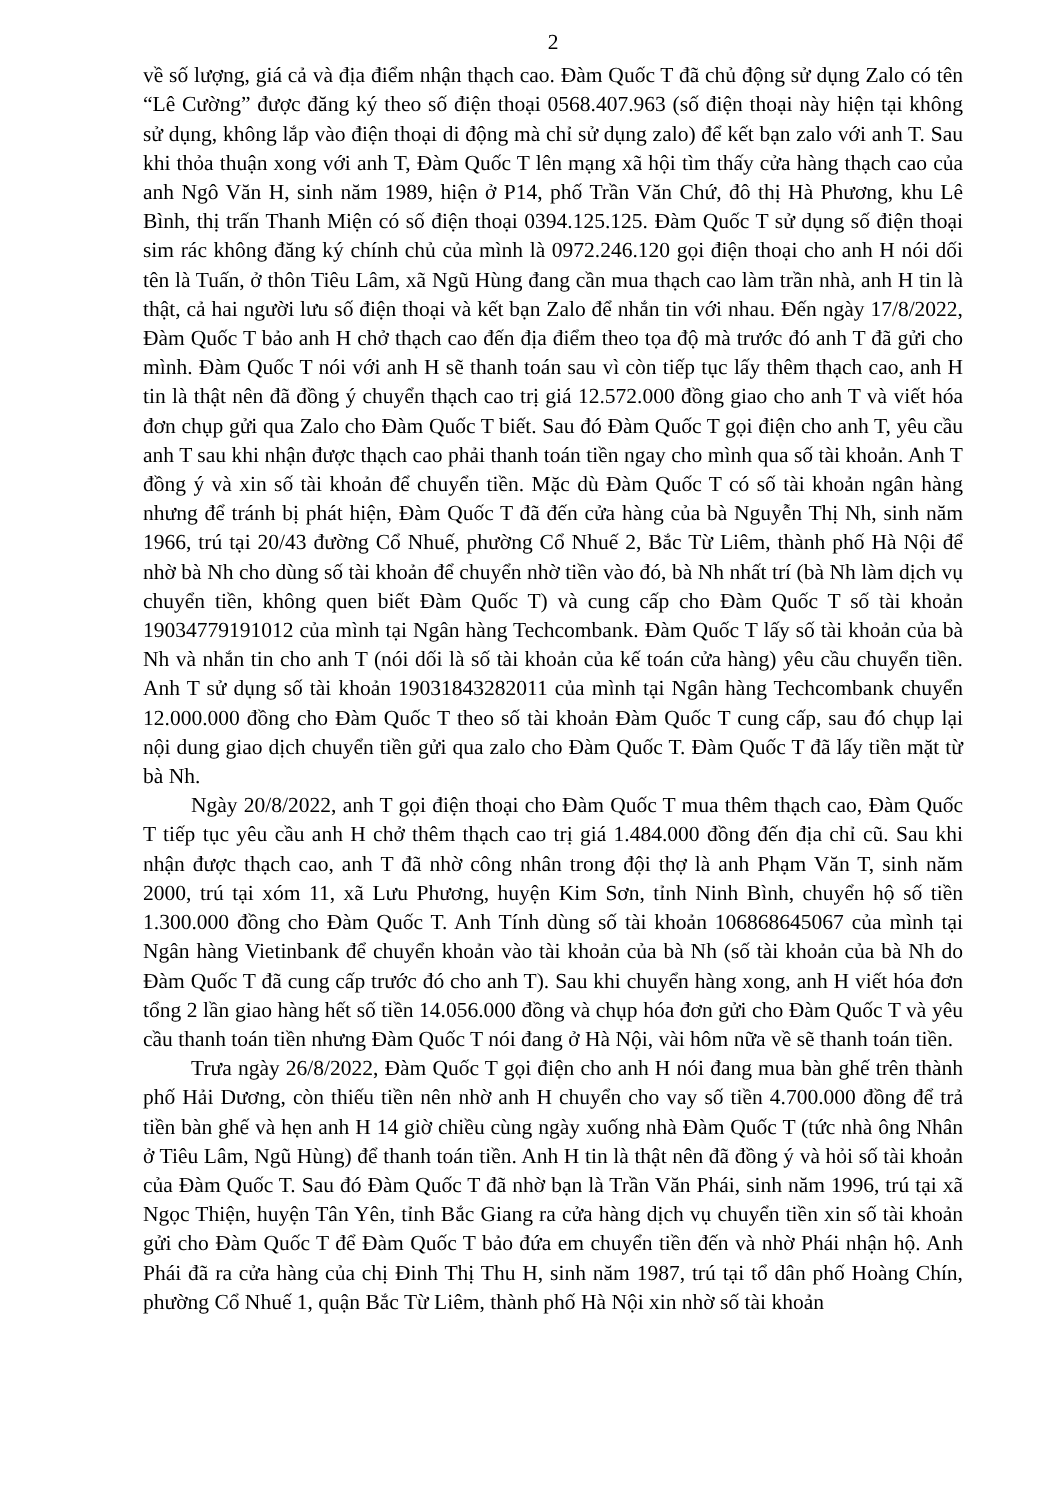2
về số lượng, giá cả và địa điểm nhận thạch cao. Đàm Quốc T đã chủ động sử dụng Zalo có tên “Lê Cường” được đăng ký theo số điện thoại 0568.407.963 (số điện thoại này hiện tại không sử dụng, không lắp vào điện thoại di động mà chỉ sử dụng zalo) để kết bạn zalo với anh T. Sau khi thỏa thuận xong với anh T, Đàm Quốc T lên mạng xã hội tìm thấy cửa hàng thạch cao của anh Ngô Văn H, sinh năm 1989, hiện ở P14, phố Trần Văn Chứ, đô thị Hà Phương, khu Lê Bình, thị trấn Thanh Miện có số điện thoại 0394.125.125. Đàm Quốc T sử dụng số điện thoại sim rác không đăng ký chính chủ của mình là 0972.246.120 gọi điện thoại cho anh H nói dối tên là Tuấn, ở thôn Tiêu Lâm, xã Ngũ Hùng đang cần mua thạch cao làm trần nhà, anh H tin là thật, cả hai người lưu số điện thoại và kết bạn Zalo để nhắn tin với nhau. Đến ngày 17/8/2022, Đàm Quốc T bảo anh H chở thạch cao đến địa điểm theo tọa độ mà trước đó anh T đã gửi cho mình. Đàm Quốc T nói với anh H sẽ thanh toán sau vì còn tiếp tục lấy thêm thạch cao, anh H tin là thật nên đã đồng ý chuyển thạch cao trị giá 12.572.000 đồng giao cho anh T và viết hóa đơn chụp gửi qua Zalo cho Đàm Quốc T biết. Sau đó Đàm Quốc T gọi điện cho anh T, yêu cầu anh T sau khi nhận được thạch cao phải thanh toán tiền ngay cho mình qua số tài khoản. Anh T đồng ý và xin số tài khoản để chuyển tiền. Mặc dù Đàm Quốc T có số tài khoản ngân hàng nhưng để tránh bị phát hiện, Đàm Quốc T đã đến cửa hàng của bà Nguyễn Thị Nh, sinh năm 1966, trú tại 20/43 đường Cổ Nhuế, phường Cổ Nhuế 2, Bắc Từ Liêm, thành phố Hà Nội để nhờ bà Nh cho dùng số tài khoản để chuyển nhờ tiền vào đó, bà Nh nhất trí (bà Nh làm dịch vụ chuyển tiền, không quen biết Đàm Quốc T) và cung cấp cho Đàm Quốc T số tài khoản 19034779191012 của mình tại Ngân hàng Techcombank. Đàm Quốc T lấy số tài khoản của bà Nh và nhắn tin cho anh T (nói dối là số tài khoản của kế toán cửa hàng) yêu cầu chuyển tiền. Anh T sử dụng số tài khoản 19031843282011 của mình tại Ngân hàng Techcombank chuyển 12.000.000 đồng cho Đàm Quốc T theo số tài khoản Đàm Quốc T cung cấp, sau đó chụp lại nội dung giao dịch chuyển tiền gửi qua zalo cho Đàm Quốc T. Đàm Quốc T đã lấy tiền mặt từ bà Nh.
Ngày 20/8/2022, anh T gọi điện thoại cho Đàm Quốc T mua thêm thạch cao, Đàm Quốc T tiếp tục yêu cầu anh H chở thêm thạch cao trị giá 1.484.000 đồng đến địa chỉ cũ. Sau khi nhận được thạch cao, anh T đã nhờ công nhân trong đội thợ là anh Phạm Văn T, sinh năm 2000, trú tại xóm 11, xã Lưu Phương, huyện Kim Sơn, tỉnh Ninh Bình, chuyển hộ số tiền 1.300.000 đồng cho Đàm Quốc T. Anh Tính dùng số tài khoản 106868645067 của mình tại Ngân hàng Vietinbank để chuyển khoản vào tài khoản của bà Nh (số tài khoản của bà Nh do Đàm Quốc T đã cung cấp trước đó cho anh T). Sau khi chuyển hàng xong, anh H viết hóa đơn tổng 2 lần giao hàng hết số tiền 14.056.000 đồng và chụp hóa đơn gửi cho Đàm Quốc T và yêu cầu thanh toán tiền nhưng Đàm Quốc T nói đang ở Hà Nội, vài hôm nữa về sẽ thanh toán tiền.
Trưa ngày 26/8/2022, Đàm Quốc T gọi điện cho anh H nói đang mua bàn ghế trên thành phố Hải Dương, còn thiếu tiền nên nhờ anh H chuyển cho vay số tiền 4.700.000 đồng để trả tiền bàn ghế và hẹn anh H 14 giờ chiều cùng ngày xuống nhà Đàm Quốc T (tức nhà ông Nhân ở Tiêu Lâm, Ngũ Hùng) để thanh toán tiền. Anh H tin là thật nên đã đồng ý và hỏi số tài khoản của Đàm Quốc T. Sau đó Đàm Quốc T đã nhờ bạn là Trần Văn Phái, sinh năm 1996, trú tại xã Ngọc Thiện, huyện Tân Yên, tỉnh Bắc Giang ra cửa hàng dịch vụ chuyển tiền xin số tài khoản gửi cho Đàm Quốc T để Đàm Quốc T bảo đứa em chuyển tiền đến và nhờ Phái nhận hộ. Anh Phái đã ra cửa hàng của chị Đinh Thị Thu H, sinh năm 1987, trú tại tổ dân phố Hoàng Chín, phường Cổ Nhuế 1, quận Bắc Từ Liêm, thành phố Hà Nội xin nhờ số tài khoản